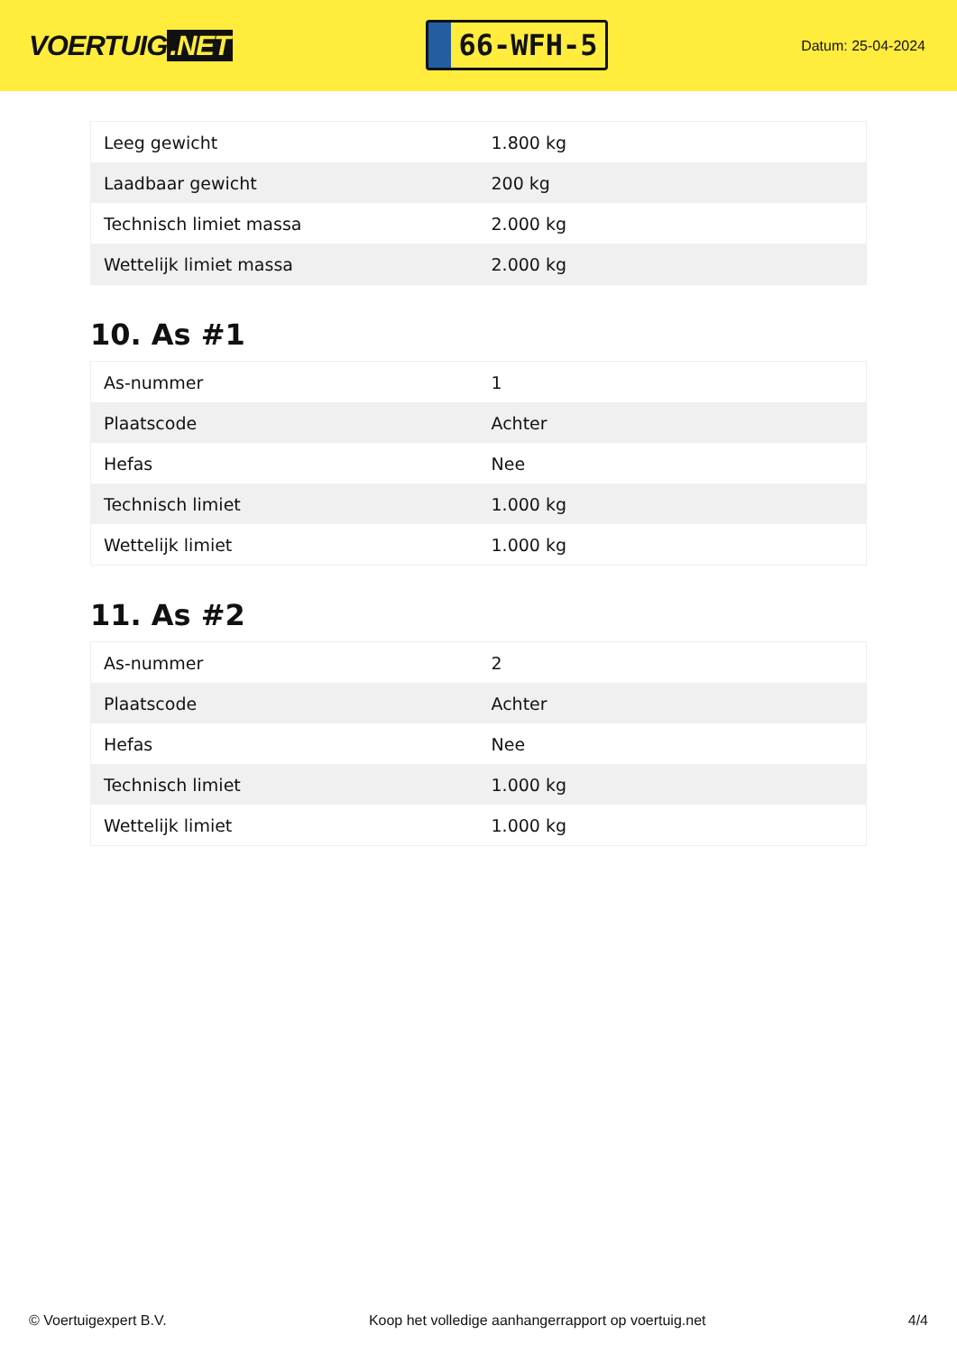VOERTUIG.NET
66-WFH-5
Datum: 25-04-2024
| Leeg gewicht | 1.800 kg |
| Laadbaar gewicht | 200 kg |
| Technisch limiet massa | 2.000 kg |
| Wettelijk limiet massa | 2.000 kg |
10. As #1
| As-nummer | 1 |
| Plaatscode | Achter |
| Hefas | Nee |
| Technisch limiet | 1.000 kg |
| Wettelijk limiet | 1.000 kg |
11. As #2
| As-nummer | 2 |
| Plaatscode | Achter |
| Hefas | Nee |
| Technisch limiet | 1.000 kg |
| Wettelijk limiet | 1.000 kg |
© Voertuigexpert B.V. Koop het volledige aanhangerrapport op voertuig.net 4/4